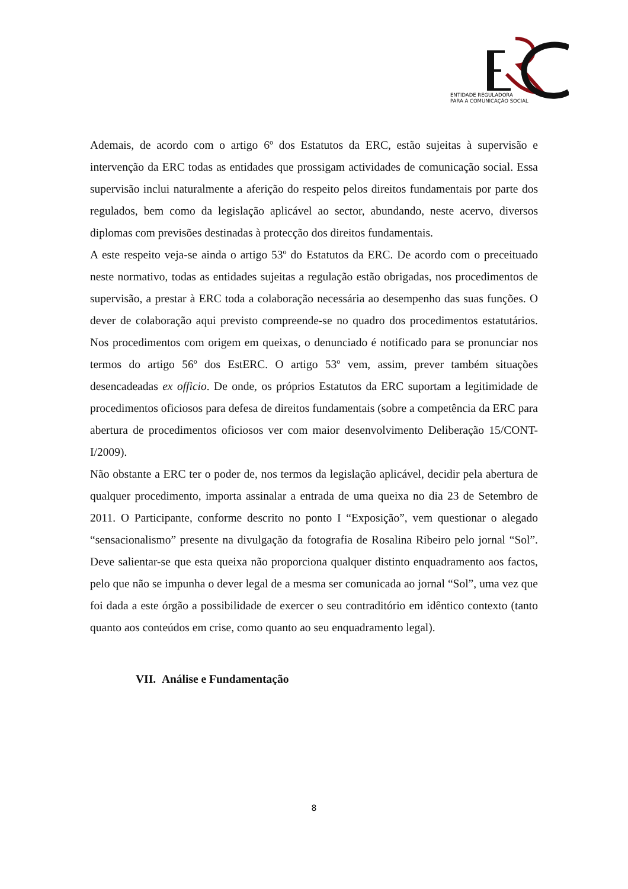ENTIDADE REGULADORA
PARA A COMUNICAÇÃO SOCIAL
Ademais, de acordo com o artigo 6º dos Estatutos da ERC, estão sujeitas à supervisão e intervenção da ERC todas as entidades que prossigam actividades de comunicação social. Essa supervisão inclui naturalmente a aferição do respeito pelos direitos fundamentais por parte dos regulados, bem como da legislação aplicável ao sector, abundando, neste acervo, diversos diplomas com previsões destinadas à protecção dos direitos fundamentais.
A este respeito veja-se ainda o artigo 53º do Estatutos da ERC. De acordo com o preceituado neste normativo, todas as entidades sujeitas a regulação estão obrigadas, nos procedimentos de supervisão, a prestar à ERC toda a colaboração necessária ao desempenho das suas funções. O dever de colaboração aqui previsto compreende-se no quadro dos procedimentos estatutários. Nos procedimentos com origem em queixas, o denunciado é notificado para se pronunciar nos termos do artigo 56º dos EstERC. O artigo 53º vem, assim, prever também situações desencadeadas ex officio. De onde, os próprios Estatutos da ERC suportam a legitimidade de procedimentos oficiosos para defesa de direitos fundamentais (sobre a competência da ERC para abertura de procedimentos oficiosos ver com maior desenvolvimento Deliberação 15/CONT-I/2009).
Não obstante a ERC ter o poder de, nos termos da legislação aplicável, decidir pela abertura de qualquer procedimento, importa assinalar a entrada de uma queixa no dia 23 de Setembro de 2011. O Participante, conforme descrito no ponto I “Exposição”, vem questionar o alegado “sensacionalismo” presente na divulgação da fotografia de Rosalina Ribeiro pelo jornal “Sol”. Deve salientar-se que esta queixa não proporciona qualquer distinto enquadramento aos factos, pelo que não se impunha o dever legal de a mesma ser comunicada ao jornal “Sol”, uma vez que foi dada a este órgão a possibilidade de exercer o seu contraditório em idêntico contexto (tanto quanto aos conteúdos em crise, como quanto ao seu enquadramento legal).
VII. Análise e Fundamentação
8